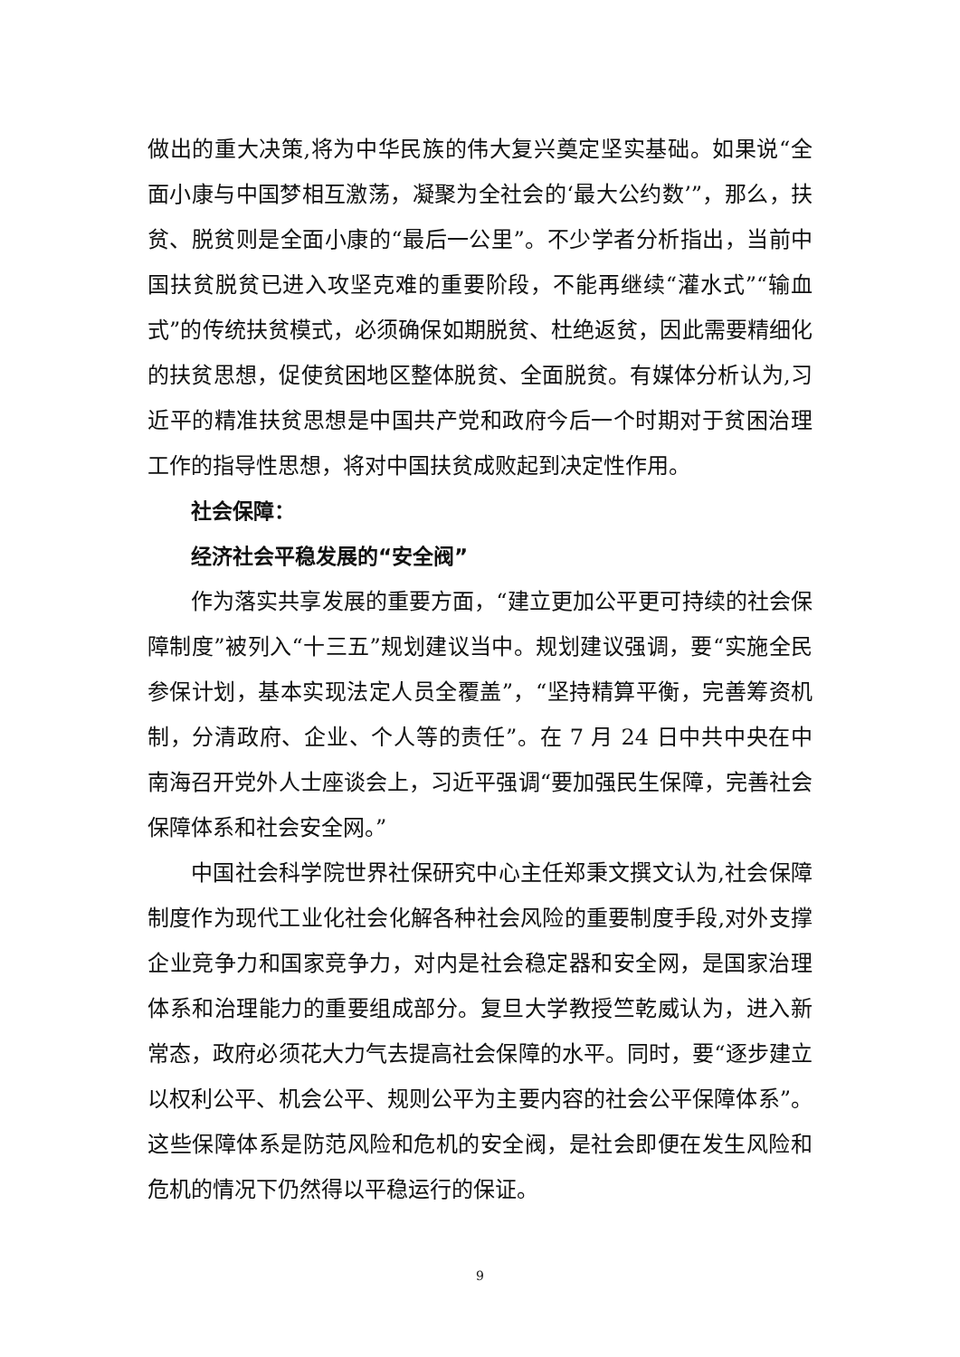做出的重大决策,将为中华民族的伟大复兴奠定坚实基础。如果说“全面小康与中国梦相互激荡，凝聚为全社会的‘最大公约数’”，那么，扶贫、脱贫则是全面小康的“最后一公里”。不少学者分析指出，当前中国扶贫脱贫已进入攻坚克难的重要阶段，不能再继续“灌水式”“输血式”的传统扶贫模式，必须确保如期脱贫、杜绝返贫，因此需要精细化的扶贫思想，促使贫困地区整体脱贫、全面脱贫。有媒体分析认为,习近平的精准扶贫思想是中国共产党和政府今后一个时期对于贫困治理工作的指导性思想，将对中国扶贫成败起到决定性作用。
社会保障：
经济社会平稳发展的“安全阀”
作为落实共享发展的重要方面，“建立更加公平更可持续的社会保障制度”被列入“十三五”规划建议当中。规划建议强调，要“实施全民参保计划，基本实现法定人员全覆盖”，“坚持精算平衡，完善筹资机制，分清政府、企业、个人等的责任”。在 7 月 24 日中共中央在中南海召开党外人士座谈会上，习近平强调“要加强民生保障，完善社会保障体系和社会安全网。”
中国社会科学院世界社保研究中心主任郑秉文撰文认为,社会保障制度作为现代工业化社会化解各种社会风险的重要制度手段,对外支撑企业竞争力和国家竞争力，对内是社会稳定器和安全网，是国家治理体系和治理能力的重要组成部分。复旦大学教授竺乾威认为，进入新常态，政府必须花大力气去提高社会保障的水平。同时，要“逐步建立以权利公平、机会公平、规则公平为主要内容的社会公平保障体系”。这些保障体系是防范风险和危机的安全阀，是社会即便在发生风险和危机的情况下仍然得以平稳运行的保证。
9